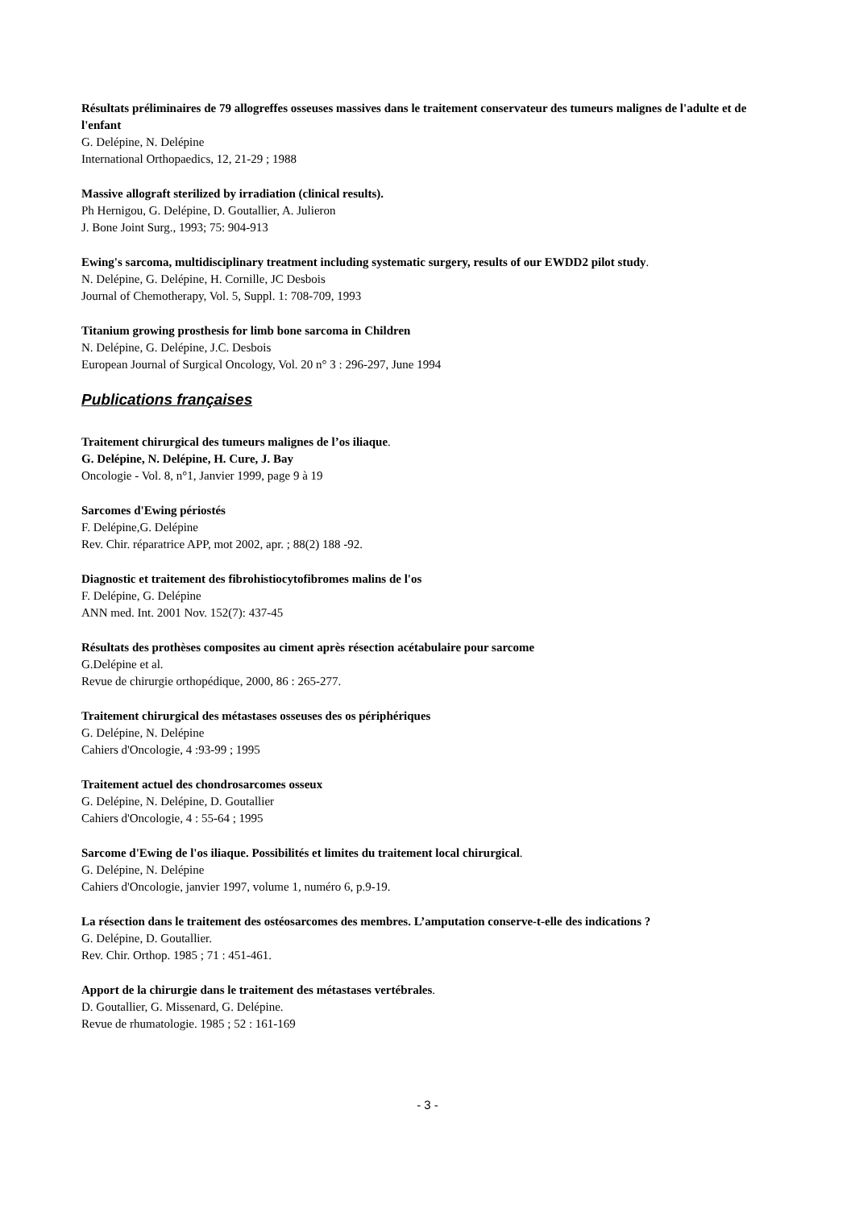Résultats préliminaires de 79 allogreffes osseuses massives dans le traitement conservateur des tumeurs malignes de l'adulte et de l'enfant
G. Delépine, N. Delépine
International Orthopaedics, 12, 21-29 ; 1988
Massive allograft sterilized by irradiation (clinical results).
Ph Hernigou, G. Delépine, D. Goutallier, A. Julieron
J. Bone Joint Surg., 1993; 75: 904-913
Ewing's sarcoma, multidisciplinary treatment including systematic surgery, results of our EWDD2 pilot study.
N. Delépine, G. Delépine, H. Cornille, JC Desbois
Journal of Chemotherapy, Vol. 5, Suppl. 1: 708-709, 1993
Titanium growing prosthesis for limb bone sarcoma in Children
N. Delépine, G. Delépine, J.C. Desbois
European Journal of Surgical Oncology, Vol. 20 n° 3 : 296-297, June 1994
Publications françaises
Traitement chirurgical des tumeurs malignes de l’os iliaque.
G. Delépine, N. Delépine, H. Cure, J. Bay
Oncologie - Vol. 8, n°1, Janvier 1999, page 9 à 19
Sarcomes d'Ewing périostés
F. Delépine,G. Delépine
Rev. Chir. réparatrice APP, mot 2002, apr. ; 88(2) 188 -92.
Diagnostic et traitement des fibrohistiocytofibromes malins de l'os
F. Delépine, G. Delépine
ANN med. Int. 2001 Nov. 152(7): 437-45
Résultats des prothèses composites au ciment après résection acétabulaire pour sarcome
G.Delépine et al.
Revue de chirurgie orthopédique, 2000, 86 : 265-277.
Traitement chirurgical des métastases osseuses des os périphériques
G. Delépine, N. Delépine
Cahiers d'Oncologie, 4 :93-99 ; 1995
Traitement actuel des chondrosarcomes osseux
G. Delépine, N. Delépine, D. Goutallier
Cahiers d'Oncologie, 4 : 55-64 ; 1995
Sarcome d'Ewing de l'os iliaque. Possibilités et limites du traitement local chirurgical.
G. Delépine, N. Delépine
Cahiers d'Oncologie, janvier 1997, volume 1, numéro 6, p.9-19.
La résection dans le traitement des ostéosarcomes des membres. L’amputation conserve-t-elle des indications ?
G. Delépine, D. Goutallier.
Rev. Chir. Orthop. 1985 ; 71 : 451-461.
Apport de la chirurgie dans le traitement des métastases vertébrales.
D. Goutallier, G. Missenard, G. Delépine.
Revue de rhumatologie. 1985 ; 52 : 161-169
- 3 -